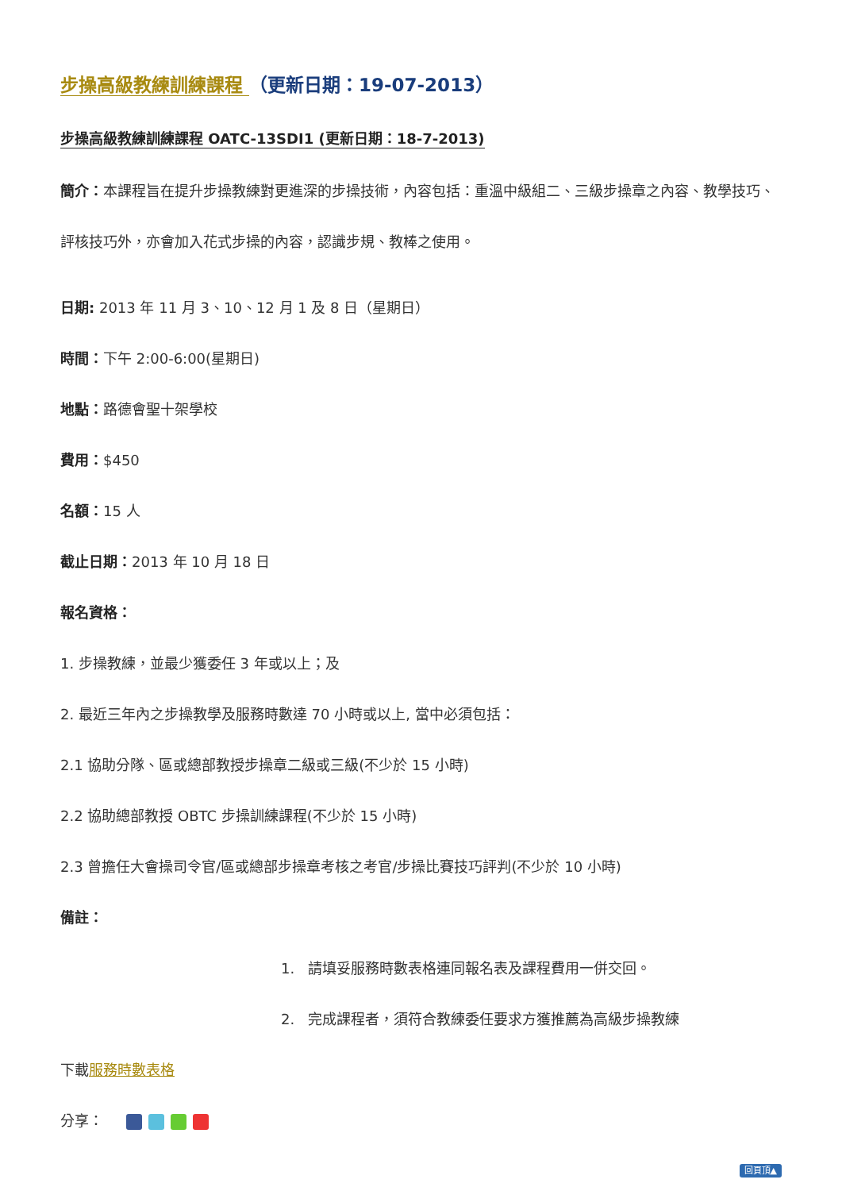步操高級教練訓練課程 （更新日期：19-07-2013）
步操高級教練訓練課程 OATC-13SDI1 (更新日期：18-7-2013)
簡介：本課程旨在提升步操教練對更進深的步操技術，內容包括：重溫中級組二、三級步操章之內容、教學技巧、評核技巧外，亦會加入花式步操的內容，認識步規、教棒之使用。
日期: 2013 年 11 月 3、10、12 月 1 及 8 日（星期日）
時間：下午 2:00-6:00(星期日)
地點：路德會聖十架學校
費用：$450
名額：15 人
截止日期：2013 年 10 月 18 日
報名資格：
1. 步操教練，並最少獲委任 3 年或以上；及
2. 最近三年內之步操教學及服務時數達 70 小時或以上, 當中必須包括：
2.1 協助分隊、區或總部教授步操章二級或三級(不少於 15 小時)
2.2 協助總部教授 OBTC 步操訓練課程(不少於 15 小時)
2.3 曾擔任大會操司令官/區或總部步操章考核之考官/步操比賽技巧評判(不少於 10 小時)
備註：
1. 請填妥服務時數表格連同報名表及課程費用一併交回。
2. 完成課程者，須符合教練委任要求方獲推薦為高級步操教練
下載服務時數表格
分享：
回頁頂▲